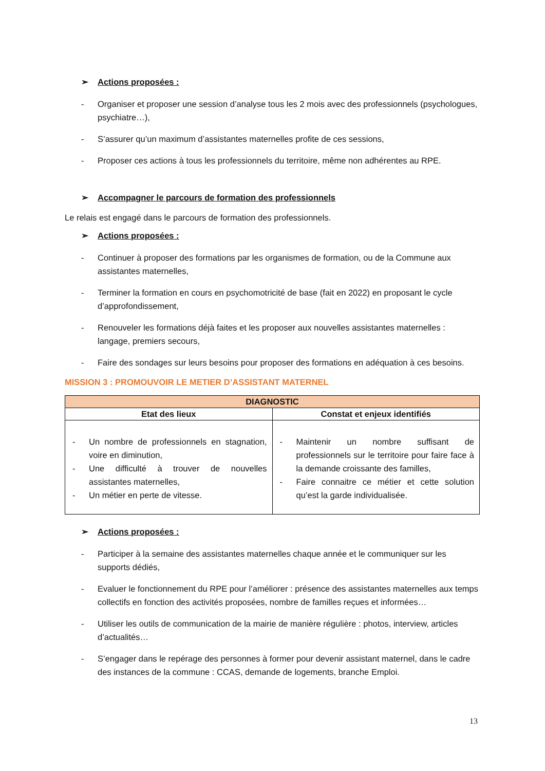➢ Actions proposées :
- Organiser et proposer une session d’analyse tous les 2 mois avec des professionnels (psychologues, psychiatre…),
- S’assurer qu’un maximum d’assistantes maternelles profite de ces sessions,
- Proposer ces actions à tous les professionnels du territoire, même non adhérentes au RPE.
➢ Accompagner le parcours de formation des professionnels
Le relais est engagé dans le parcours de formation des professionnels.
➢ Actions proposées :
- Continuer à proposer des formations par les organismes de formation, ou de la Commune aux assistantes maternelles,
- Terminer la formation en cours en psychomotricité de base (fait en 2022) en proposant le cycle d’approfondissement,
- Renouveler les formations déjà faites et les proposer aux nouvelles assistantes maternelles : langage, premiers secours,
- Faire des sondages sur leurs besoins pour proposer des formations en adéquation à ces besoins.
MISSION 3 : PROMOUVOIR LE METIER D’ASSISTANT MATERNEL
| DIAGNOSTIC | |
| --- | --- |
| Etat des lieux | Constat et enjeux identifiés |
| - Un nombre de professionnels en stagnation, voire en diminution, - Une difficulté à trouver de nouvelles assistantes maternelles, - Un métier en perte de vitesse. | - Maintenir un nombre suffisant de professionnels sur le territoire pour faire face à la demande croissante des familles, - Faire connaitre ce métier et cette solution qu’est la garde individualisée. |
➢ Actions proposées :
- Participer à la semaine des assistantes maternelles chaque année et le communiquer sur les supports dédiés,
- Evaluer le fonctionnement du RPE pour l’améliorer : présence des assistantes maternelles aux temps collectifs en fonction des activités proposées, nombre de familles reçues et informées…
- Utiliser les outils de communication de la mairie de manière régulière : photos, interview, articles d’actualités…
- S’engager dans le repérage des personnes à former pour devenir assistant maternel, dans le cadre des instances de la commune : CCAS, demande de logements, branche Emploi.
13